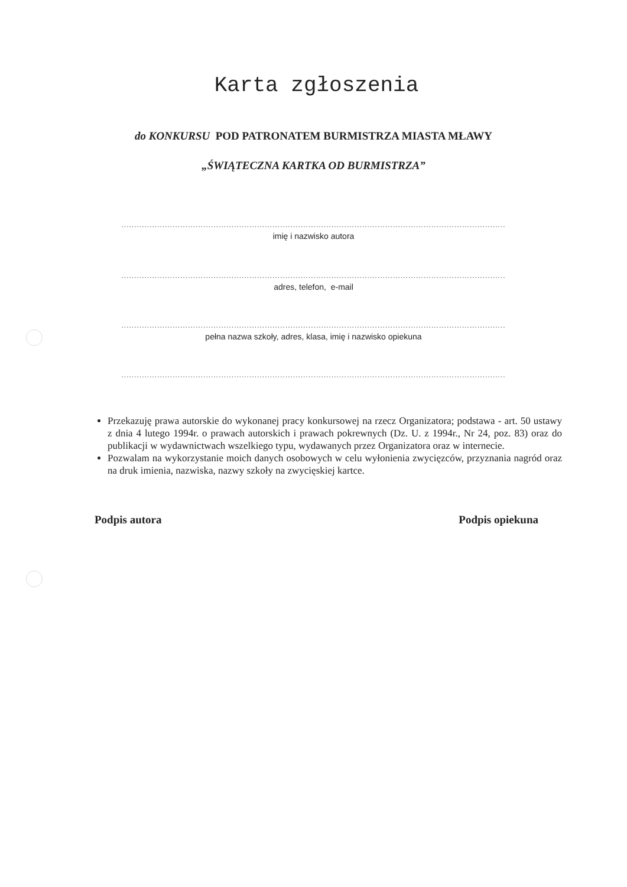Karta zgłoszenia
do KONKURSU POD PATRONATEM BURMISTRZA MIASTA MŁAWY
„ŚWIĄTECZNA KARTKA OD BURMISTRZA”
.........................................................................................................................................................
imię i nazwisko autora
.........................................................................................................................................................
adres, telefon, e-mail
.........................................................................................................................................................
pełna nazwa szkoły, adres, klasa, imię i nazwisko opiekuna
.........................................................................................................................................................
Przekazuję prawa autorskie do wykonanej pracy konkursowej na rzecz Organizatora; podstawa - art. 50 ustawy z dnia 4 lutego 1994r. o prawach autorskich i prawach pokrewnych (Dz. U. z 1994r., Nr 24, poz. 83) oraz do publikacji w wydawnictwach wszelkiego typu, wydawanych przez Organizatora oraz w internecie.
Pozwalam na wykorzystanie moich danych osobowych w celu wyłonienia zwycięzców, przyznania nagród oraz na druk imienia, nazwiska, nazwy szkoły na zwycięskiej kartce.
Podpis autora Podpis opiekuna